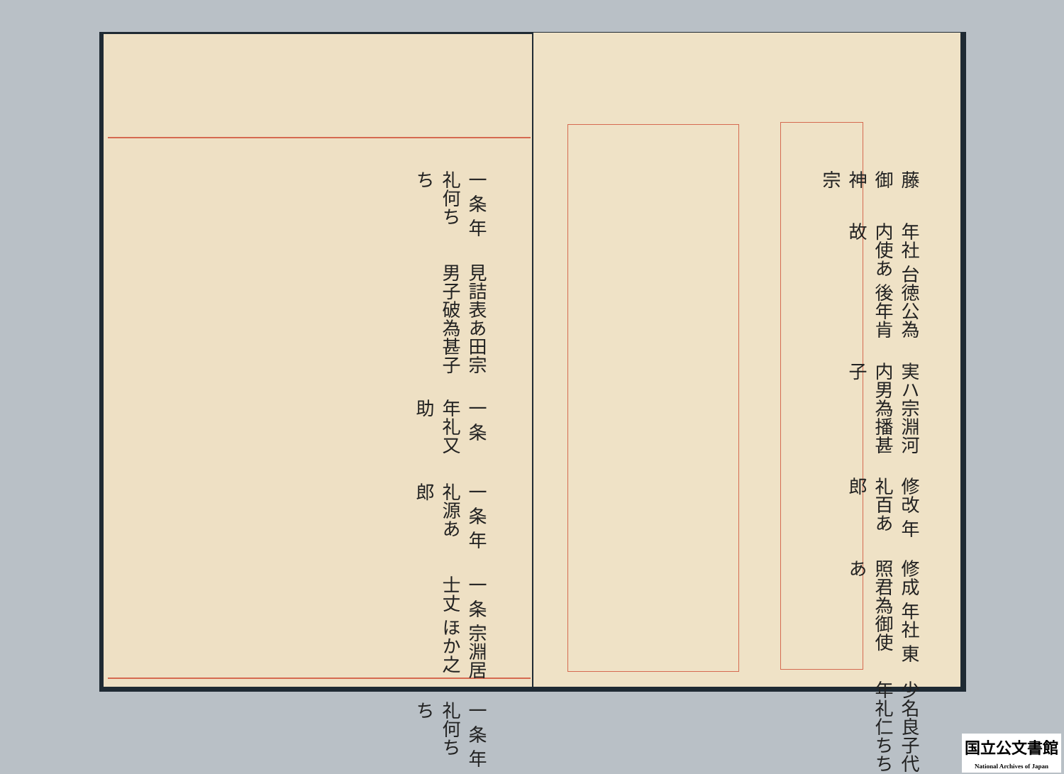一 条 年礼何ちち
一 条 宗淵居士丈 ほか之
一 条 年礼源あ郎
一 条 年礼又助
見詰表あ田宗男子破為甚子
一 条 年礼何ちち
少名良子代 年礼仁ちち
修成 年社 東照君為御使あ
修改 年礼百あ郎
実ハ宗淵河内男為播甚子
年社 台徳公為内使あ 後年肯故
藤御神宗
国立公文書館
National Archives of Japan